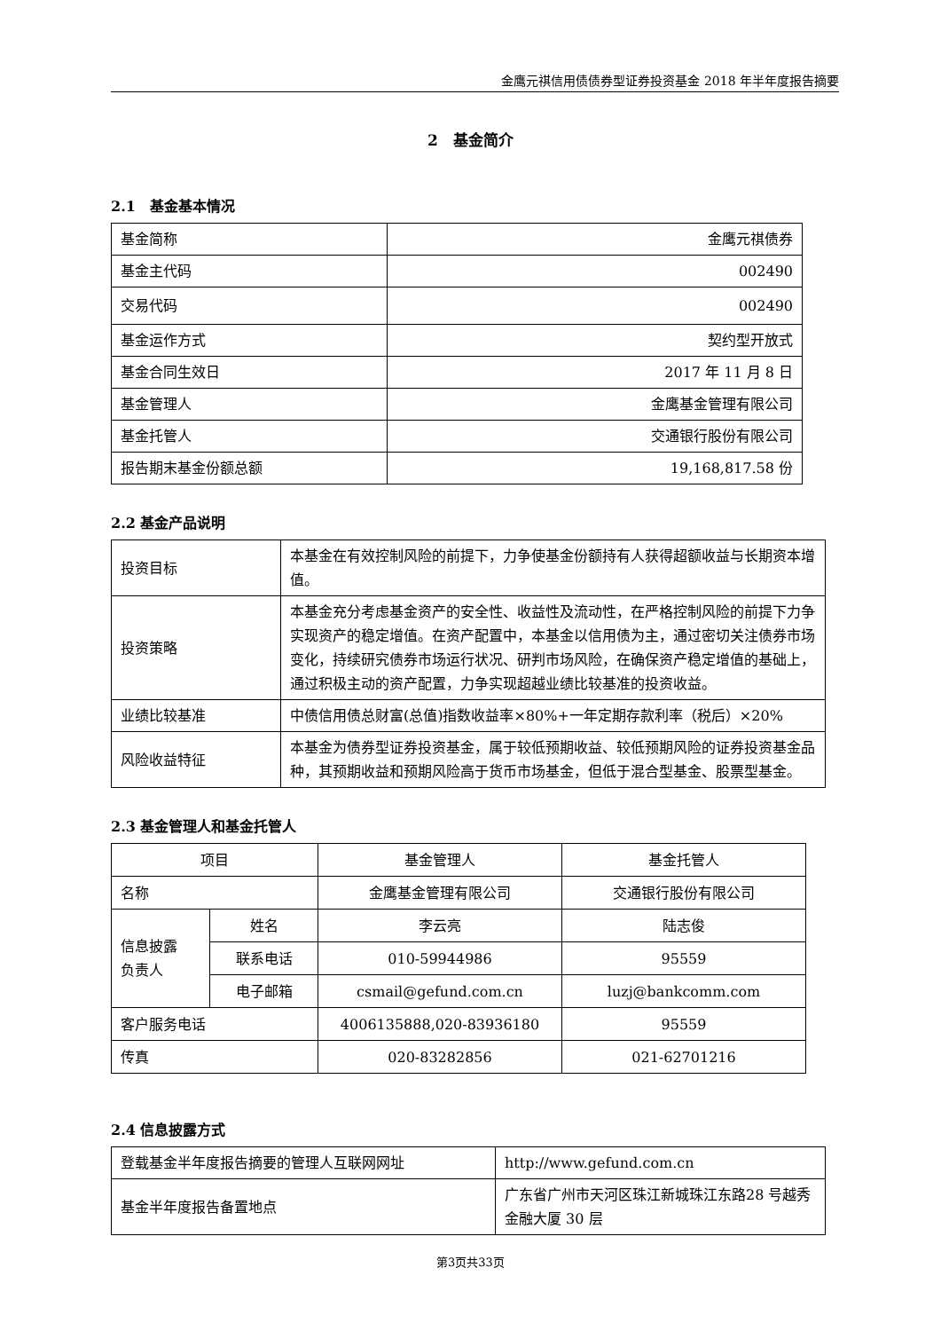金鹰元祺信用债债券型证券投资基金 2018 年半年度报告摘要
2　基金简介
2.1　基金基本情况
| 基金简称 | 金鹰元祺债券 |
| 基金主代码 | 002490 |
| 交易代码 | 002490 |
| 基金运作方式 | 契约型开放式 |
| 基金合同生效日 | 2017 年 11 月 8 日 |
| 基金管理人 | 金鹰基金管理有限公司 |
| 基金托管人 | 交通银行股份有限公司 |
| 报告期末基金份额总额 | 19,168,817.58 份 |
2.2 基金产品说明
| 投资目标 | 本基金在有效控制风险的前提下，力争使基金份额持有人获得超额收益与长期资本增值。 |
| 投资策略 | 本基金充分考虑基金资产的安全性、收益性及流动性，在严格控制风险的前提下力争实现资产的稳定增值。在资产配置中，本基金以信用债为主，通过密切关注债券市场变化，持续研究债券市场运行状况、研判市场风险，在确保资产稳定增值的基础上，通过积极主动的资产配置，力争实现超越业绩比较基准的投资收益。 |
| 业绩比较基准 | 中债信用债总财富(总值)指数收益率×80%+一年定期存款利率（税后）×20% |
| 风险收益特征 | 本基金为债券型证券投资基金，属于较低预期收益、较低预期风险的证券投资基金品种，其预期收益和预期风险高于货币市场基金，但低于混合型基金、股票型基金。 |
2.3 基金管理人和基金托管人
| 项目 | | 基金管理人 | 基金托管人 |
| 名称 | | 金鹰基金管理有限公司 | 交通银行股份有限公司 |
| 信息披露 负责人 | 姓名 | 李云亮 | 陆志俊 |
| | 联系电话 | 010-59944986 | 95559 |
| | 电子邮箱 | csmail@gefund.com.cn | luzj@bankcomm.com |
| 客户服务电话 | | 4006135888,020-83936180 | 95559 |
| 传真 | | 020-83282856 | 021-62701216 |
2.4 信息披露方式
| 登载基金半年度报告摘要的管理人互联网网址 | http://www.gefund.com.cn |
| 基金半年度报告备置地点 | 广东省广州市天河区珠江新城珠江东路28 号越秀金融大厦 30 层 |
第3页共33页